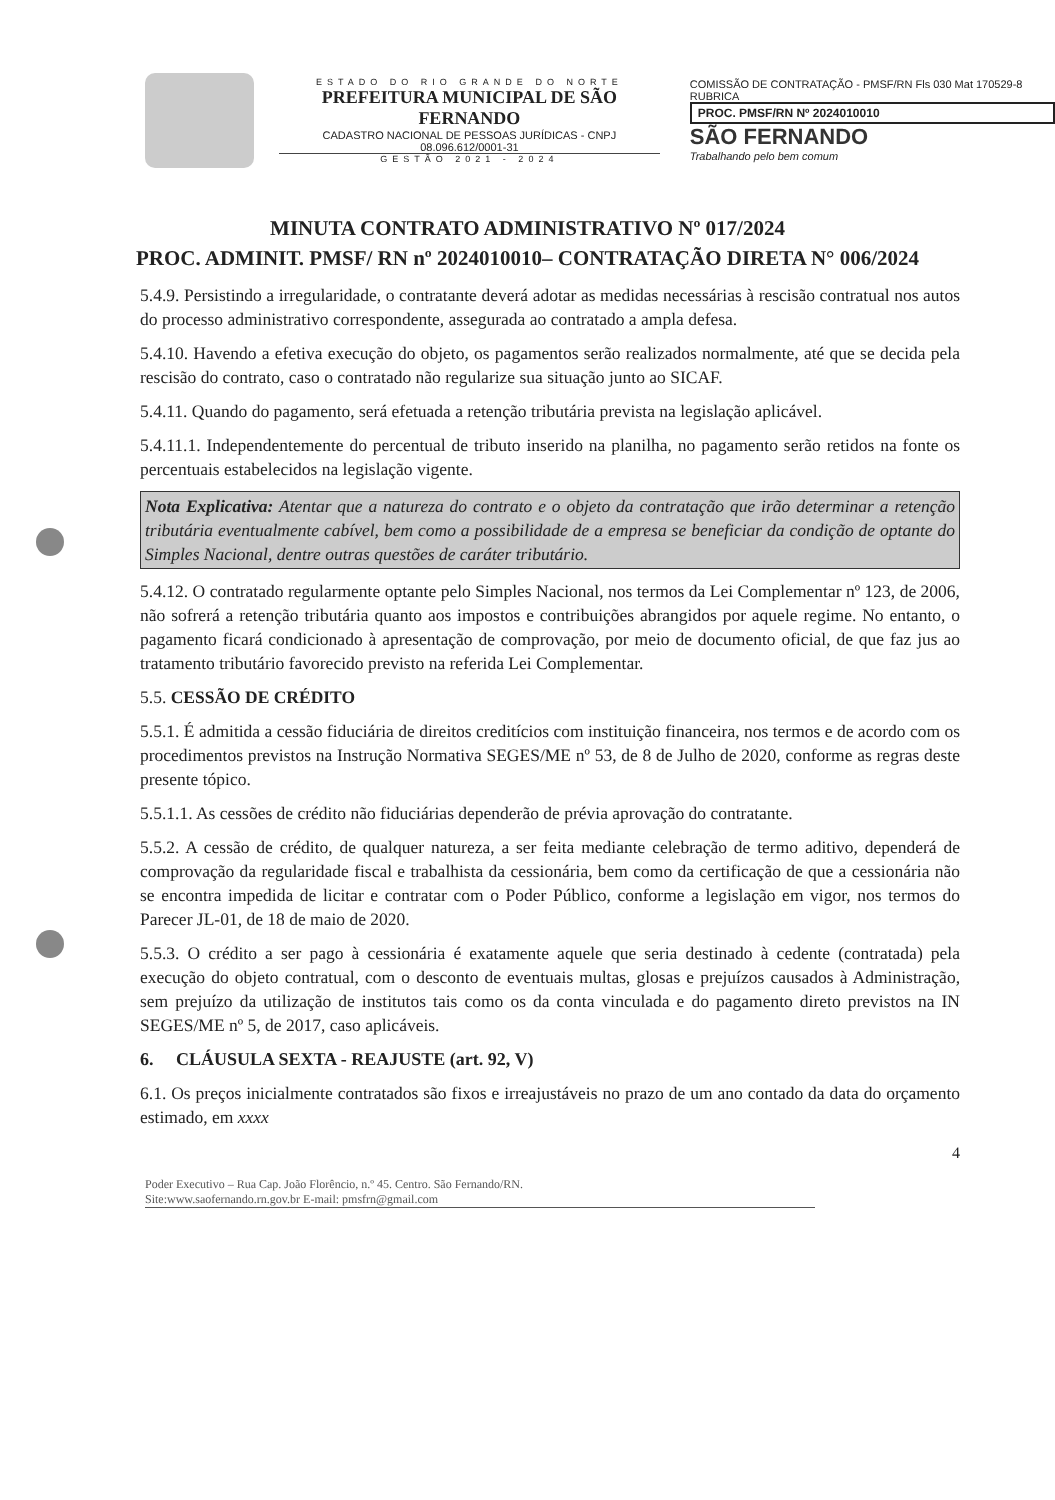ESTADO DO RIO GRANDE DO NORTE
PREFEITURA MUNICIPAL DE SÃO FERNANDO
CADASTRO NACIONAL DE PESSOAS JURÍDICAS - CNPJ 08.096.612/0001-31
GESTÃO 2021 - 2024
COMISSÃO DE CONTRATAÇÃO - PMSF/RN Fls 030 Mat 170529-8 RUBRICA
PROC. PMSF/RN Nº 2024010010
SÃO FERNANDO
Trabalhando pelo bem comum
MINUTA CONTRATO ADMINISTRATIVO Nº 017/2024
PROC. ADMINIT. PMSF/ RN nº 2024010010– CONTRATAÇÃO DIRETA N° 006/2024
5.4.9. Persistindo a irregularidade, o contratante deverá adotar as medidas necessárias à rescisão contratual nos autos do processo administrativo correspondente, assegurada ao contratado a ampla defesa.
5.4.10. Havendo a efetiva execução do objeto, os pagamentos serão realizados normalmente, até que se decida pela rescisão do contrato, caso o contratado não regularize sua situação junto ao SICAF.
5.4.11. Quando do pagamento, será efetuada a retenção tributária prevista na legislação aplicável.
5.4.11.1. Independentemente do percentual de tributo inserido na planilha, no pagamento serão retidos na fonte os percentuais estabelecidos na legislação vigente.
Nota Explicativa: Atentar que a natureza do contrato e o objeto da contratação que irão determinar a retenção tributária eventualmente cabível, bem como a possibilidade de a empresa se beneficiar da condição de optante do Simples Nacional, dentre outras questões de caráter tributário.
5.4.12. O contratado regularmente optante pelo Simples Nacional, nos termos da Lei Complementar nº 123, de 2006, não sofrerá a retenção tributária quanto aos impostos e contribuições abrangidos por aquele regime. No entanto, o pagamento ficará condicionado à apresentação de comprovação, por meio de documento oficial, de que faz jus ao tratamento tributário favorecido previsto na referida Lei Complementar.
5.5. CESSÃO DE CRÉDITO
5.5.1. É admitida a cessão fiduciária de direitos creditícios com instituição financeira, nos termos e de acordo com os procedimentos previstos na Instrução Normativa SEGES/ME nº 53, de 8 de Julho de 2020, conforme as regras deste presente tópico.
5.5.1.1. As cessões de crédito não fiduciárias dependerão de prévia aprovação do contratante.
5.5.2. A cessão de crédito, de qualquer natureza, a ser feita mediante celebração de termo aditivo, dependerá de comprovação da regularidade fiscal e trabalhista da cessionária, bem como da certificação de que a cessionária não se encontra impedida de licitar e contratar com o Poder Público, conforme a legislação em vigor, nos termos do Parecer JL-01, de 18 de maio de 2020.
5.5.3. O crédito a ser pago à cessionária é exatamente aquele que seria destinado à cedente (contratada) pela execução do objeto contratual, com o desconto de eventuais multas, glosas e prejuízos causados à Administração, sem prejuízo da utilização de institutos tais como os da conta vinculada e do pagamento direto previstos na IN SEGES/ME nº 5, de 2017, caso aplicáveis.
6. CLÁUSULA SEXTA - REAJUSTE (art. 92, V)
6.1. Os preços inicialmente contratados são fixos e irreajustáveis no prazo de um ano contado da data do orçamento estimado, em xxxx
4
Poder Executivo – Rua Cap. João Florêncio, n.º 45. Centro. São Fernando/RN.
Site:www.saofernando.rn.gov.br E-mail: pmsfrn@gmail.com